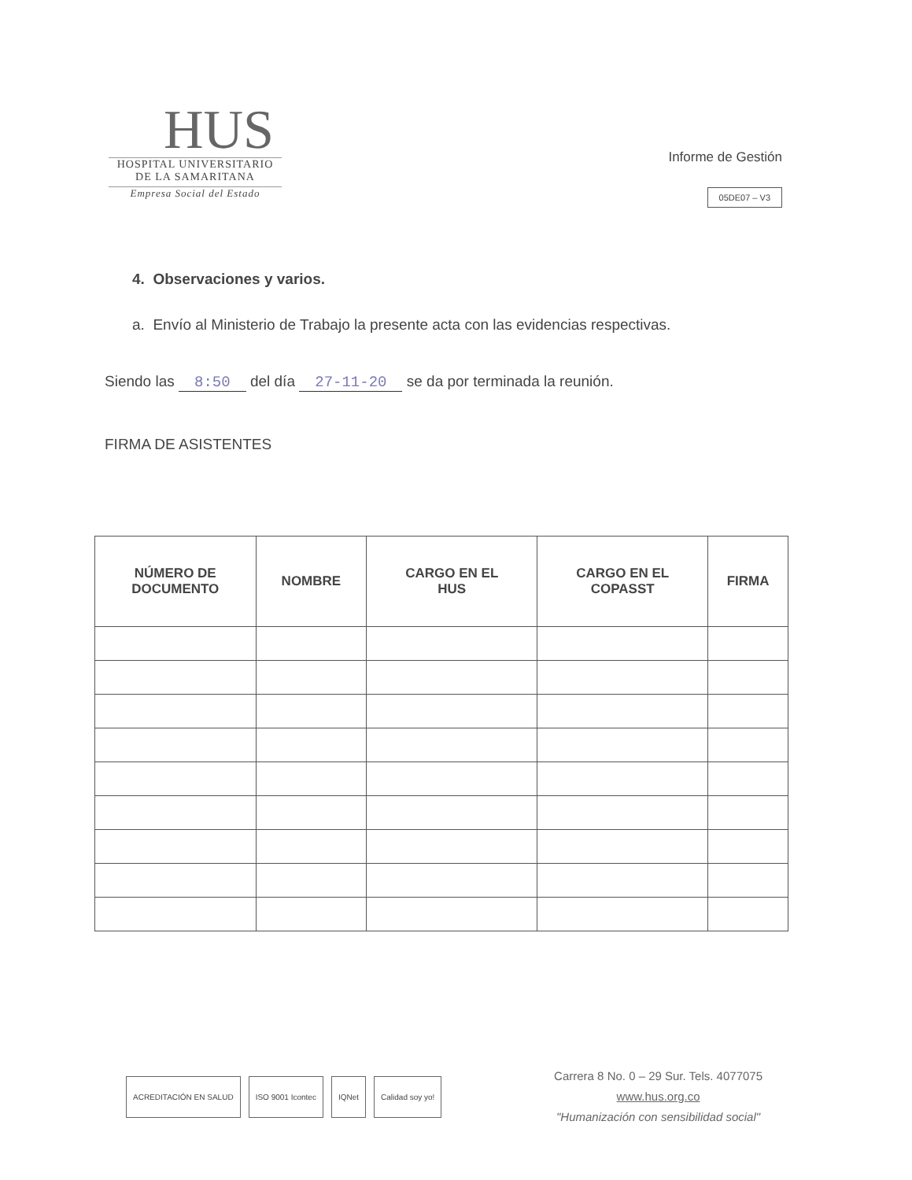HUS
HOSPITAL UNIVERSITARIO
DE LA SAMARITANA
Empresa Social del Estado
Informe de Gestión
05DE07 – V3
4. Observaciones y varios.
a. Envío al Ministerio de Trabajo la presente acta con las evidencias respectivas.
Siendo las 8:50 del día 27-11-20 se da por terminada la reunión.
FIRMA DE ASISTENTES
| NÚMERO DE DOCUMENTO | NOMBRE | CARGO EN EL HUS | CARGO EN EL COPASST | FIRMA |
| --- | --- | --- | --- | --- |
ACREDITACIÓN EN SALUD ISO 9001 Icontec IQNet Calidad soy yo!
Carrera 8 No. 0 – 29 Sur. Tels. 4077075
www.hus.org.co
"Humanización con sensibilidad social"